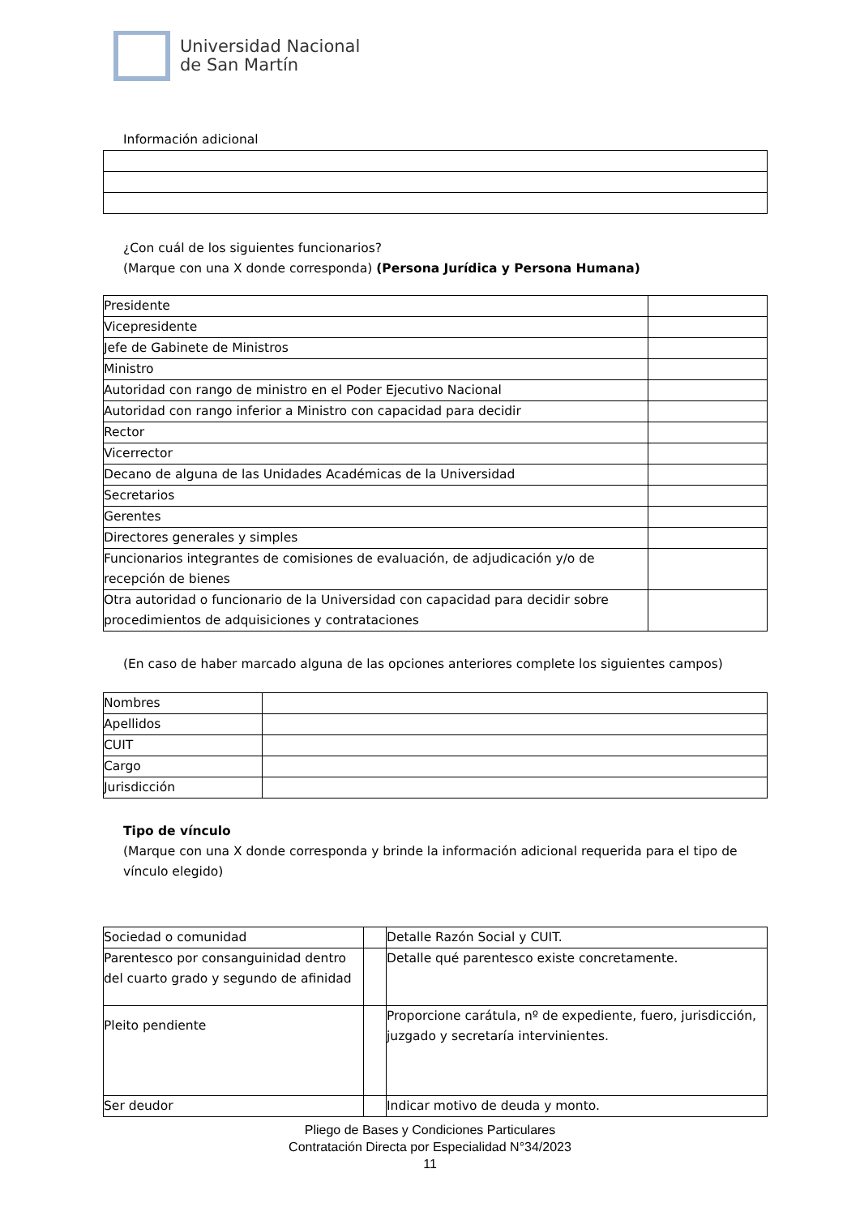Universidad Nacional
de San Martín
Información adicional
¿Con cuál de los siguientes funcionarios?
(Marque con una X donde corresponda) (Persona Jurídica y Persona Humana)
| Presidente | |
| Vicepresidente | |
| Jefe de Gabinete de Ministros | |
| Ministro | |
| Autoridad con rango de ministro en el Poder Ejecutivo Nacional | |
| Autoridad con rango inferior a Ministro con capacidad para decidir | |
| Rector | |
| Vicerrector | |
| Decano de alguna de las Unidades Académicas de la Universidad | |
| Secretarios | |
| Gerentes | |
| Directores generales y simples | |
| Funcionarios integrantes de comisiones de evaluación, de adjudicación y/o de recepción de bienes | |
| Otra autoridad o funcionario de la Universidad con capacidad para decidir sobre procedimientos de adquisiciones y contrataciones | |
(En caso de haber marcado alguna de las opciones anteriores complete los siguientes campos)
| Nombres | |
| Apellidos | |
| CUIT | |
| Cargo | |
| Jurisdicción | |
Tipo de vínculo
(Marque con una X donde corresponda y brinde la información adicional requerida para el tipo de vínculo elegido)
| Sociedad o comunidad | | Detalle Razón Social y CUIT. |
| Parentesco por consanguinidad dentro del cuarto grado y segundo de afinidad | | Detalle qué parentesco existe concretamente. |
| Pleito pendiente | | Proporcione carátula, nº de expediente, fuero, jurisdicción, juzgado y secretaría intervinientes. |
| Ser deudor | | Indicar motivo de deuda y monto. |
Pliego de Bases y Condiciones Particulares
Contratación Directa por Especialidad N°34/2023
11